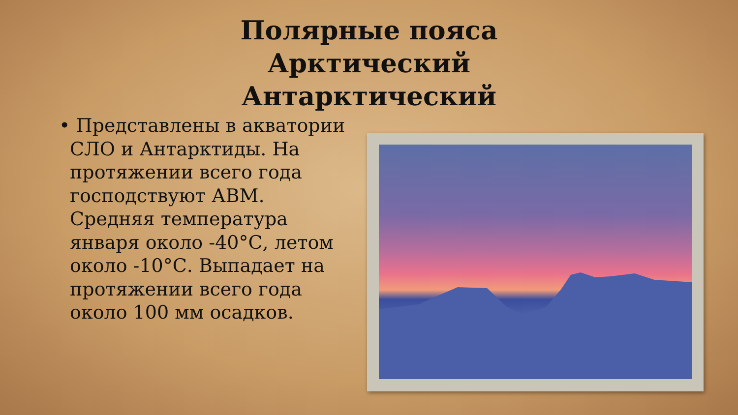Полярные пояса Арктический Антарктический
• Представлены в акватории СЛО и Антарктиды. На протяжении всего года господствуют АВМ. Средняя температура января около -40°С, летом около -10°С. Выпадает на протяжении всего года около 100 мм осадков.